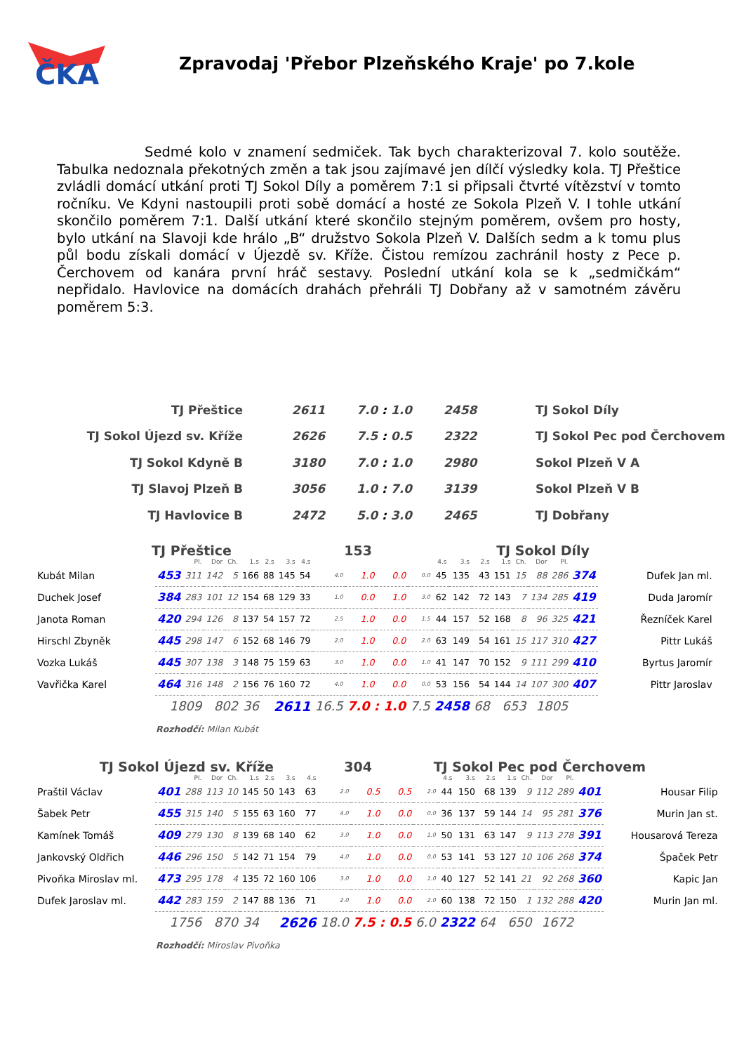ČKA
Zpravodaj 'Přebor Plzeňského Kraje' po 7.kole
Sedmé kolo v znamení sedmiček. Tak bych charakterizoval 7. kolo soutěže. Tabulka nedoznala překotných změn a tak jsou zajímavé jen dílčí výsledky kola. TJ Přeštice zvládli domácí utkání proti TJ Sokol Díly a poměrem 7:1 si připsali čtvrté vítězství v tomto ročníku. Ve Kdyni nastoupili proti sobě domácí a hosté ze Sokola Plzeň V. I tohle utkání skončilo poměrem 7:1. Další utkání které skončilo stejným poměrem, ovšem pro hosty, bylo utkání na Slavoji kde hrálo „B“ družstvo Sokola Plzeň V. Dalších sedm a k tomu plus půl bodu získali domácí v Újezdě sv. Kříže. Čistou remízou zachránil hosty z Pece p. Čerchovem od kanára první hráč sestavy. Poslední utkání kola se k „sedmičkám“ nepřidalo. Havlovice na domácích drahách přehráli TJ Dobřany až v samotném závěru poměrem 5:3.
| TJ Přeštice | 2611 | 7.0 : 1.0 | 2458 | TJ Sokol Díly |
| TJ Sokol Újezd sv. Kříže | 2626 | 7.5 : 0.5 | 2322 | TJ Sokol Pec pod Čerchovem |
| TJ Sokol Kdyně B | 3180 | 7.0 : 1.0 | 2980 | Sokol Plzeň V A |
| TJ Slavoj Plzeň B | 3056 | 1.0 : 7.0 | 3139 | Sokol Plzeň V B |
| TJ Havlovice B | 2472 | 5.0 : 3.0 | 2465 | TJ Dobřany |
TJ Přeštice 153 TJ Sokol Díly
| | | Pl. | Dor | Ch. | 1.s | 2.s | 3.s | 4.s | | | | | 4.s | 3.s | 2.s | 1.s | Ch. | Dor | Pl. | | |
| --- | --- | --- | --- | --- | --- | --- | --- | --- | --- | --- | --- | --- | --- | --- | --- | --- | --- | --- | --- | --- | --- |
| Kubát Milan | 453 | 311 | 142 | 5 | 166 | 88 | 145 | 54 | 4.0 | 1.0 | 0.0 | 0.0 | 45 | 135 | 43 | 151 | 15 | 88 | 286 | 374 | Dufek Jan ml. |
| Duchek Josef | 384 | 283 | 101 | 12 | 154 | 68 | 129 | 33 | 1.0 | 0.0 | 1.0 | 3.0 | 62 | 142 | 72 | 143 | 7 | 134 | 285 | 419 | Duda Jaromír |
| Janota Roman | 420 | 294 | 126 | 8 | 137 | 54 | 157 | 72 | 2.5 | 1.0 | 0.0 | 1.5 | 44 | 157 | 52 | 168 | 8 | 96 | 325 | 421 | Řezníček Karel |
| Hirschl Zbyněk | 445 | 298 | 147 | 6 | 152 | 68 | 146 | 79 | 2.0 | 1.0 | 0.0 | 2.0 | 63 | 149 | 54 | 161 | 15 | 117 | 310 | 427 | Pittr Lukáš |
| Vozka Lukáš | 445 | 307 | 138 | 3 | 148 | 75 | 159 | 63 | 3.0 | 1.0 | 0.0 | 1.0 | 41 | 147 | 70 | 152 | 9 | 111 | 299 | 410 | Byrtus Jaromír |
| Vavřička Karel | 464 | 316 | 148 | 2 | 156 | 76 | 160 | 72 | 4.0 | 1.0 | 0.0 | 0.0 | 53 | 156 | 54 | 144 | 14 | 107 | 300 | 407 | Pittr Jaroslav |
| | 1809 | | 802 | | 36 | 2611 | | | 16.5 | 7.0 : 1.0 | | 7.5 | 2458 | | 68 | 653 | | 1805 | | | |
Rozhodčí: Milan Kubát
TJ Sokol Újezd sv. Kříže 304 TJ Sokol Pec pod Čerchovem
| | | Pl. | Dor | Ch. | 1.s | 2.s | 3.s | 4.s | | | | | 4.s | 3.s | 2.s | 1.s | Ch. | Dor | Pl. | | |
| --- | --- | --- | --- | --- | --- | --- | --- | --- | --- | --- | --- | --- | --- | --- | --- | --- | --- | --- | --- | --- | --- |
| Praštil Václav | 401 | 288 | 113 | 10 | 145 | 50 | 143 | 63 | 2.0 | 0.5 | 0.5 | 2.0 | 44 | 150 | 68 | 139 | 9 | 112 | 289 | 401 | Housar Filip |
| Šabek Petr | 455 | 315 | 140 | 5 | 155 | 63 | 160 | 77 | 4.0 | 1.0 | 0.0 | 0.0 | 36 | 137 | 59 | 144 | 14 | 95 | 281 | 376 | Murin Jan st. |
| Kamínek Tomáš | 409 | 279 | 130 | 8 | 139 | 68 | 140 | 62 | 3.0 | 1.0 | 0.0 | 1.0 | 50 | 131 | 63 | 147 | 9 | 113 | 278 | 391 | Housarová Tereza |
| Jankovský Oldřich | 446 | 296 | 150 | 5 | 142 | 71 | 154 | 79 | 4.0 | 1.0 | 0.0 | 0.0 | 53 | 141 | 53 | 127 | 10 | 106 | 268 | 374 | Špaček Petr |
| Pivoňka Miroslav ml. | 473 | 295 | 178 | 4 | 135 | 72 | 160 | 106 | 3.0 | 1.0 | 0.0 | 1.0 | 40 | 127 | 52 | 141 | 21 | 92 | 268 | 360 | Kapic Jan |
| Dufek Jaroslav ml. | 442 | 283 | 159 | 2 | 147 | 88 | 136 | 71 | 2.0 | 1.0 | 0.0 | 2.0 | 60 | 138 | 72 | 150 | 1 | 132 | 288 | 420 | Murin Jan ml. |
| | 1756 | | 870 | | 34 | 2626 | | | 18.0 | 7.5 : 0.5 | | 6.0 | 2322 | | 64 | 650 | | 1672 | | | |
Rozhodčí: Miroslav Pivoňka